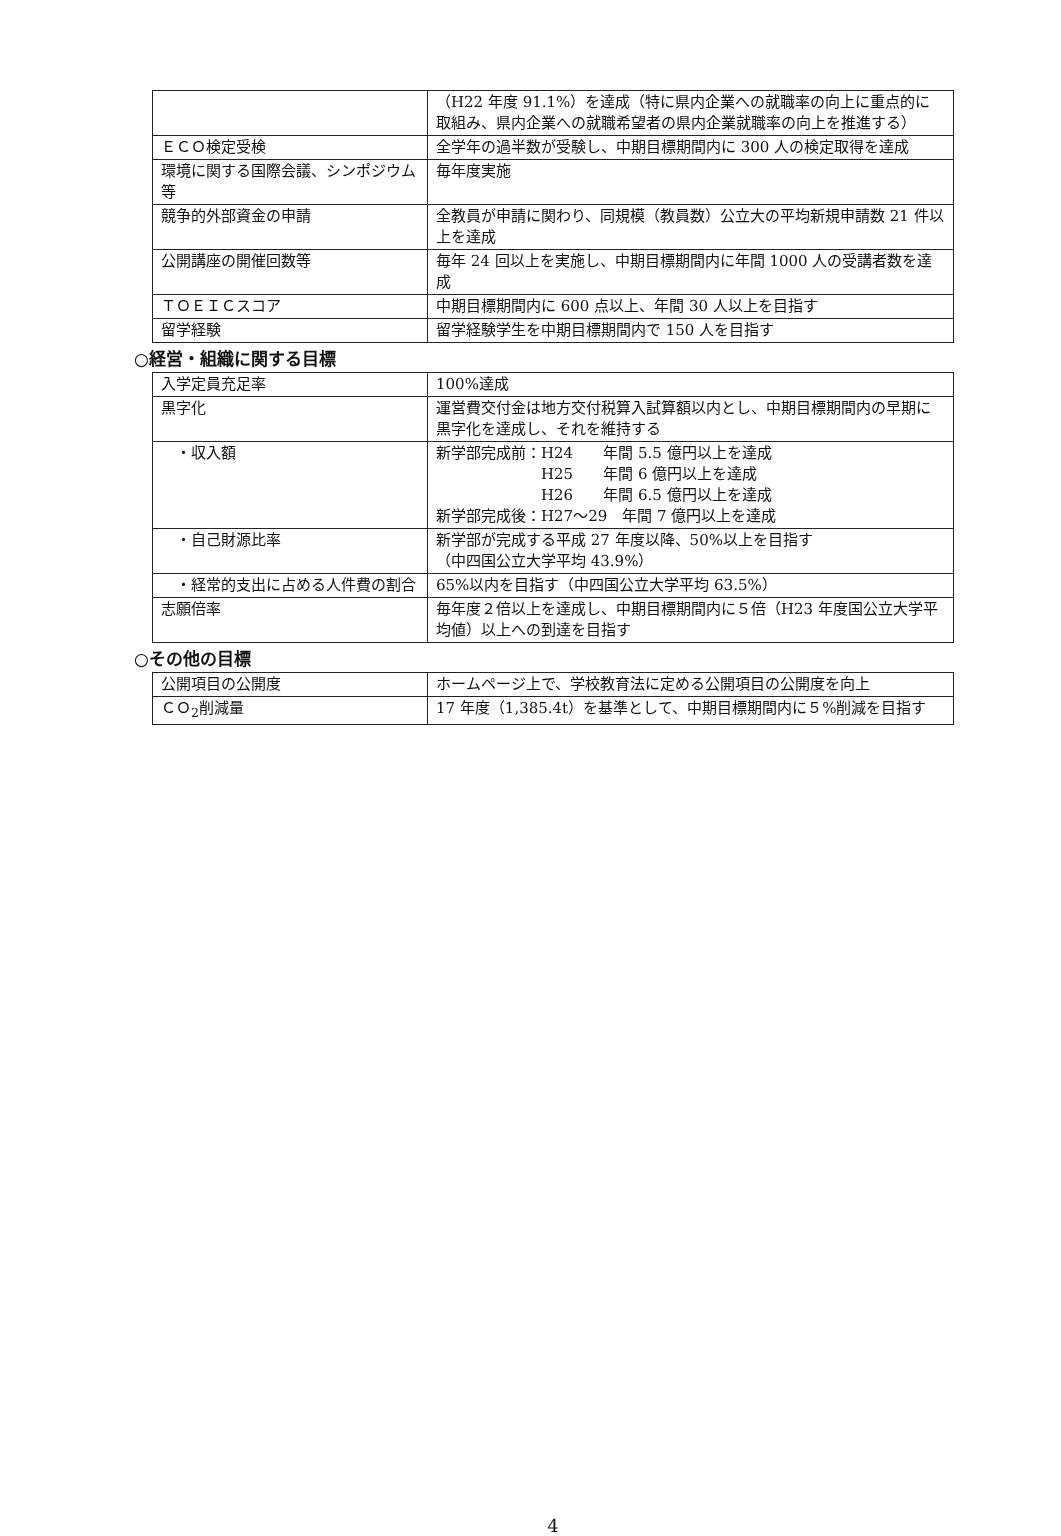| | （H22 年度 91.1%）を達成（特に県内企業への就職率の向上に重点的に取組み、県内企業への就職希望者の県内企業就職率の向上を推進する） |
| ＥＣＯ検定受検 | 全学年の過半数が受験し、中期目標期間内に 300 人の検定取得を達成 |
| 環境に関する国際会議、シンポジウム等 | 毎年度実施 |
| 競争的外部資金の申請 | 全教員が申請に関わり、同規模（教員数）公立大の平均新規申請数 21 件以上を達成 |
| 公開講座の開催回数等 | 毎年 24 回以上を実施し、中期目標期間内に年間 1000 人の受講者数を達成 |
| ＴＯＥＩＣスコア | 中期目標期間内に 600 点以上、年間 30 人以上を目指す |
| 留学経験 | 留学経験学生を中期目標期間内で 150 人を目指す |
○経営・組織に関する目標
| 入学定員充足率 | 100%達成 |
| 黒字化 | 運営費交付金は地方交付税算入試算額以内とし、中期目標期間内の早期に黒字化を達成し、それを維持する |
| ・収入額 | 新学部完成前：H24 年間 5.5 億円以上を達成 H25 年間 6 億円以上を達成 H26 年間 6.5 億円以上を達成 新学部完成後：H27～29 年間 7 億円以上を達成 |
| ・自己財源比率 | 新学部が完成する平成 27 年度以降、50%以上を目指す （中四国公立大学平均 43.9%） |
| ・経常的支出に占める人件費の割合 | 65%以内を目指す（中四国公立大学平均 63.5%） |
| 志願倍率 | 毎年度２倍以上を達成し、中期目標期間内に５倍（H23 年度国公立大学平均値）以上への到達を目指す |
○その他の目標
| 公開項目の公開度 | ホームページ上で、学校教育法に定める公開項目の公開度を向上 |
| ＣＯ<sub>2</sub>削減量 | 17 年度（1,385.4t）を基準として、中期目標期間内に５%削減を目指す |
4